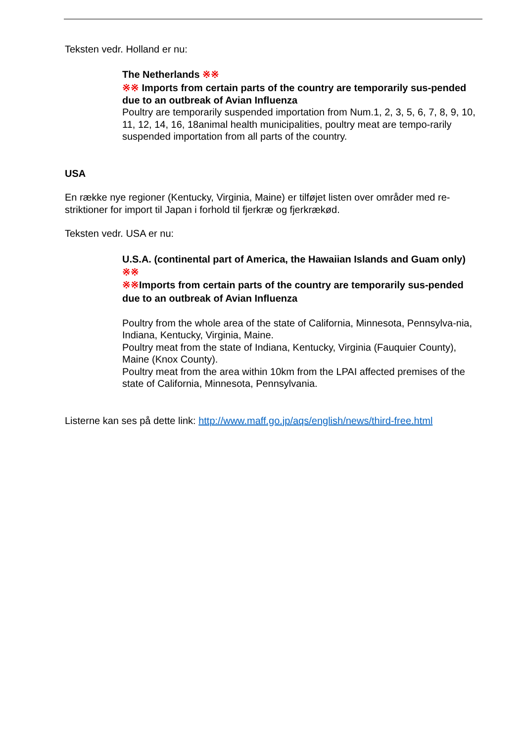Teksten vedr. Holland er nu:
The Netherlands ※※
※※ Imports from certain parts of the country are temporarily sus-pended due to an outbreak of Avian Influenza
Poultry are temporarily suspended importation from Num.1, 2, 3, 5, 6, 7, 8, 9, 10, 11, 12, 14, 16, 18animal health municipalities, poultry meat are tempo-rarily suspended importation from all parts of the country.
USA
En række nye regioner (Kentucky, Virginia, Maine) er tilføjet listen over områder med re-striktioner for import til Japan i forhold til fjerkræ og fjerkrækød.
Teksten vedr. USA er nu:
U.S.A. (continental part of America, the Hawaiian Islands and Guam only) ※※
※※Imports from certain parts of the country are temporarily sus-pended due to an outbreak of Avian Influenza
Poultry from the whole area of the state of California, Minnesota, Pennsylva-nia, Indiana, Kentucky, Virginia, Maine.
Poultry meat from the state of Indiana, Kentucky, Virginia (Fauquier County), Maine (Knox County).
Poultry meat from the area within 10km from the LPAI affected premises of the state of California, Minnesota, Pennsylvania.
Listerne kan ses på dette link: http://www.maff.go.jp/aqs/english/news/third-free.html